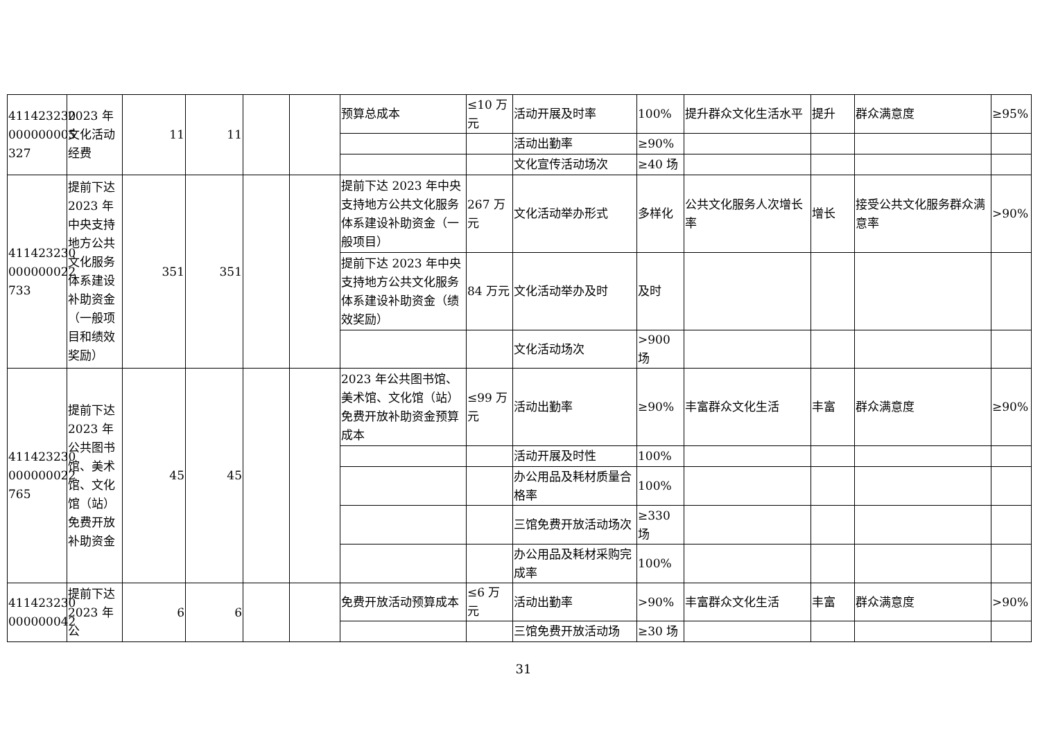| 411423230 000000005 327 | 2023 年文化活动经费 | 11 | 11 | | | 预算总成本 | ≤10 万元 | 活动开展及时率 | 100% | 提升群众文化生活水平 | 提升 | 群众满意度 | ≥95% |
| | | | | | | | | 活动出勤率 | ≥90% | | | | |
| | | | | | | | | 文化宣传活动场次 | ≥40 场 | | | | |
| 411423230 000000022 733 | 提前下达2023 年中央支持地方公共文化服务体系建设补助资金（一般项目和绩效奖励） | 351 | 351 | | | 提前下达 2023 年中央支持地方公共文化服务体系建设补助资金（一般项目） | 267 万元 | 文化活动举办形式 | 多样化 | 公共文化服务人次增长率 | 增长 | 接受公共文化服务群众满意率 | >90% |
| | | | | | | 提前下达 2023 年中央支持地方公共文化服务体系建设补助资金（绩效奖励） | 84 万元 | 文化活动举办及时 | 及时 | | | | |
| | | | | | | | | 文化活动场次 | >900 场 | | | | |
| 411423230 000000022 765 | 提前下达2023 年公共图书馆、美术馆、文化馆（站）免费开放补助资金 | 45 | 45 | | | 2023 年公共图书馆、美术馆、文化馆（站）免费开放补助资金预算成本 | ≤99 万元 | 活动出勤率 | ≥90% | 丰富群众文化生活 | 丰富 | 群众满意度 | ≥90% |
| | | | | | | | | 活动开展及时性 | 100% | | | | |
| | | | | | | | | 办公用品及耗材质量合格率 | 100% | | | | |
| | | | | | | | | 三馆免费开放活动场次 | ≥330 场 | | | | |
| | | | | | | | | 办公用品及耗材采购完成率 | 100% | | | | |
| 411423230 000000042 | 提前下达2023 年公 | 6 | 6 | | | 免费开放活动预算成本 | ≤6 万元 | 活动出勤率 | >90% | 丰富群众文化生活 | 丰富 | 群众满意度 | >90% |
| | | | | | | | | 三馆免费开放活动场 | ≥30 场 | | | | |
31